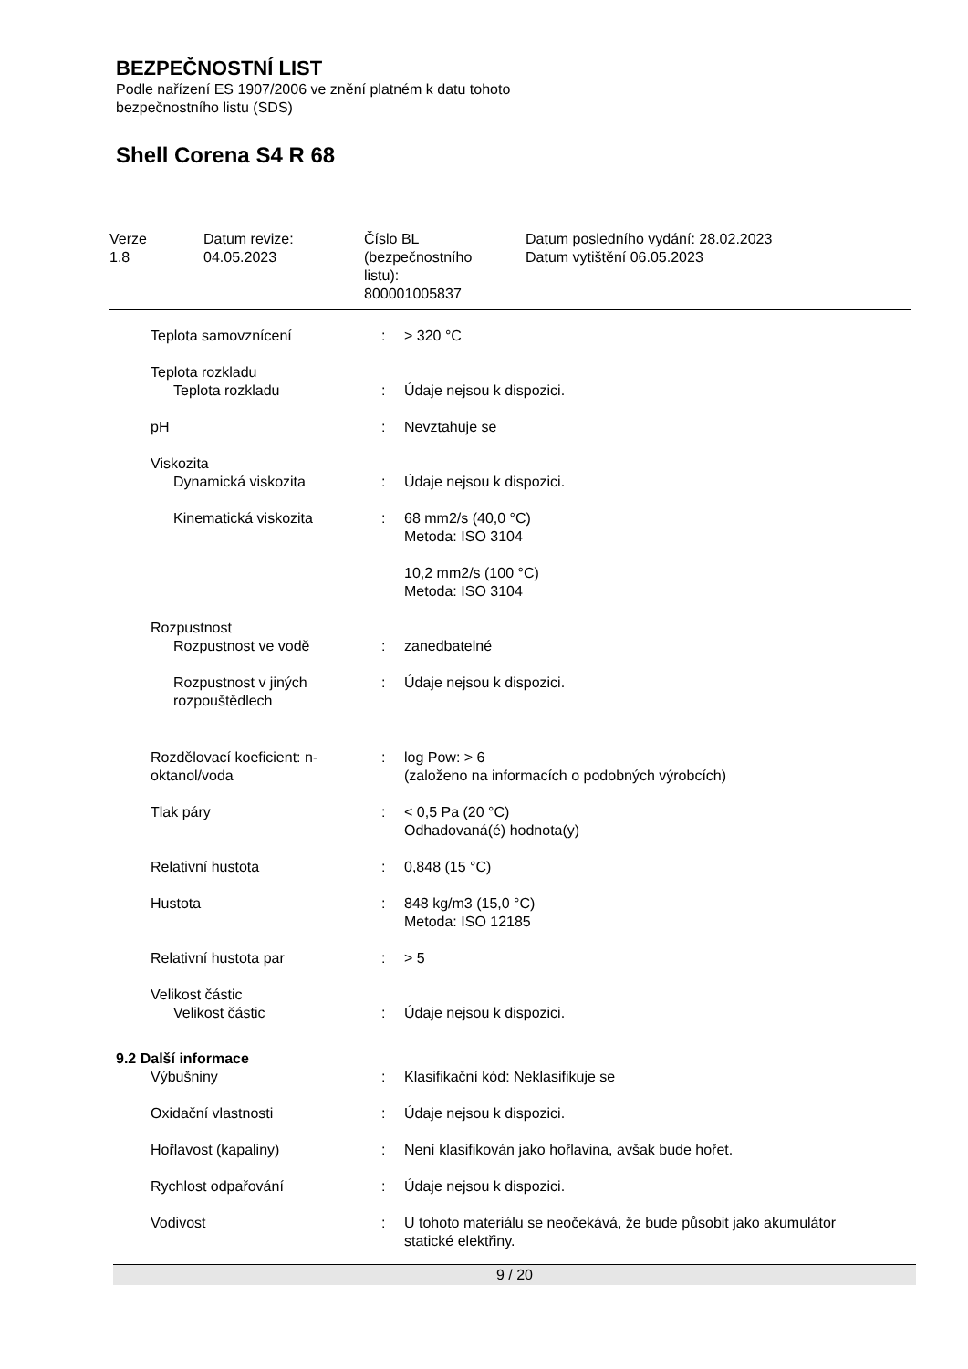BEZPEČNOSTNÍ LIST
Podle nařízení ES 1907/2006 ve znění platném k datu tohoto
bezpečnostního listu (SDS)
Shell Corena S4 R 68
Verze
1.8
Datum revize:
04.05.2023
Číslo BL
(bezpečnostního
listu):
800001005837
Datum posledního vydání: 28.02.2023
Datum vytištění 06.05.2023
| Teplota samovznícení | : | > 320 °C |
| Teplota rozkladu | | |
| Teplota rozkladu | : | Údaje nejsou k dispozici. |
| pH | : | Nevztahuje se |
| Viskozita | | |
| Dynamická viskozita | : | Údaje nejsou k dispozici. |
| Kinematická viskozita | : | 68 mm2/s (40,0 °C) Metoda: ISO 3104 10,2 mm2/s (100 °C) Metoda: ISO 3104 |
| Rozpustnost | | |
| Rozpustnost ve vodě | : | zanedbatelné |
| Rozpustnost v jiných rozpouštědlech | : | Údaje nejsou k dispozici. |
| Rozdělovací koeficient: n-oktanol/voda | : | log Pow: > 6 (založeno na informacích o podobných výrobcích) |
| Tlak páry | : | < 0,5 Pa (20 °C) Odhadovaná(é) hodnota(y) |
| Relativní hustota | : | 0,848 (15 °C) |
| Hustota | : | 848 kg/m3 (15,0 °C) Metoda: ISO 12185 |
| Relativní hustota par | : | > 5 |
| Velikost částic | | |
| Velikost částic | : | Údaje nejsou k dispozici. |
| 9.2 Další informace | | |
| Výbušniny | : | Klasifikační kód: Neklasifikuje se |
| Oxidační vlastnosti | : | Údaje nejsou k dispozici. |
| Hořlavost (kapaliny) | : | Není klasifikován jako hořlavina, avšak bude hořet. |
| Rychlost odpařování | : | Údaje nejsou k dispozici. |
| Vodivost | : | U tohoto materiálu se neočekává, že bude působit jako akumulátor statické elektřiny. |
9 / 20